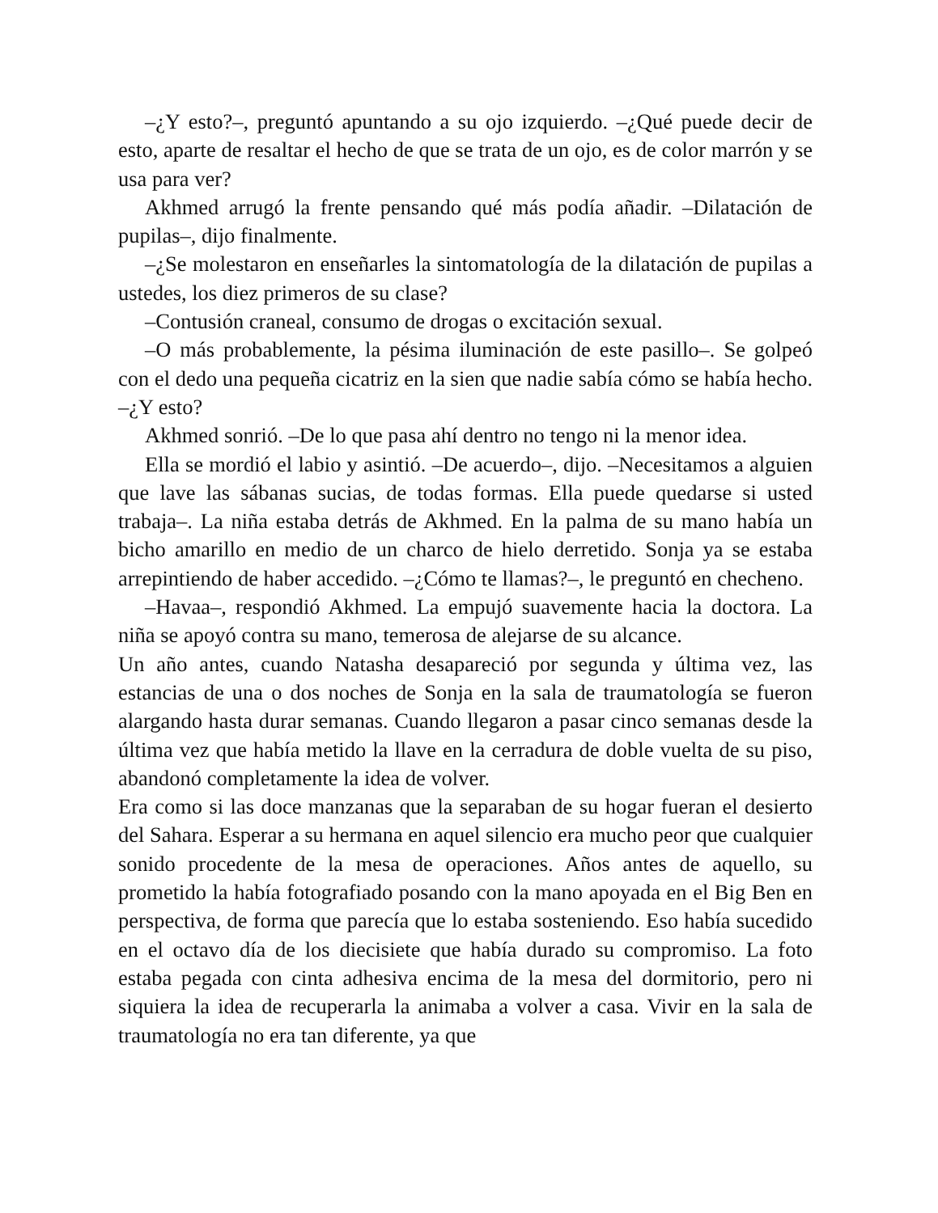–¿Y esto?–, preguntó apuntando a su ojo izquierdo. –¿Qué puede decir de esto, aparte de resaltar el hecho de que se trata de un ojo, es de color marrón y se usa para ver?
Akhmed arrugó la frente pensando qué más podía añadir. –Dilatación de pupilas–, dijo finalmente.
–¿Se molestaron en enseñarles la sintomatología de la dilatación de pupilas a ustedes, los diez primeros de su clase?
–Contusión craneal, consumo de drogas o excitación sexual.
–O más probablemente, la pésima iluminación de este pasillo–. Se golpeó con el dedo una pequeña cicatriz en la sien que nadie sabía cómo se había hecho. –¿Y esto?
Akhmed sonrió. –De lo que pasa ahí dentro no tengo ni la menor idea.
Ella se mordió el labio y asintió. –De acuerdo–, dijo. –Necesitamos a alguien que lave las sábanas sucias, de todas formas. Ella puede quedarse si usted trabaja–. La niña estaba detrás de Akhmed. En la palma de su mano había un bicho amarillo en medio de un charco de hielo derretido. Sonja ya se estaba arrepintiendo de haber accedido. –¿Cómo te llamas?–, le preguntó en checheno.
–Havaa–, respondió Akhmed. La empujó suavemente hacia la doctora. La niña se apoyó contra su mano, temerosa de alejarse de su alcance.
Un año antes, cuando Natasha desapareció por segunda y última vez, las estancias de una o dos noches de Sonja en la sala de traumatología se fueron alargando hasta durar semanas. Cuando llegaron a pasar cinco semanas desde la última vez que había metido la llave en la cerradura de doble vuelta de su piso, abandonó completamente la idea de volver.
Era como si las doce manzanas que la separaban de su hogar fueran el desierto del Sahara. Esperar a su hermana en aquel silencio era mucho peor que cualquier sonido procedente de la mesa de operaciones. Años antes de aquello, su prometido la había fotografiado posando con la mano apoyada en el Big Ben en perspectiva, de forma que parecía que lo estaba sosteniendo. Eso había sucedido en el octavo día de los diecisiete que había durado su compromiso. La foto estaba pegada con cinta adhesiva encima de la mesa del dormitorio, pero ni siquiera la idea de recuperarla la animaba a volver a casa. Vivir en la sala de traumatología no era tan diferente, ya que